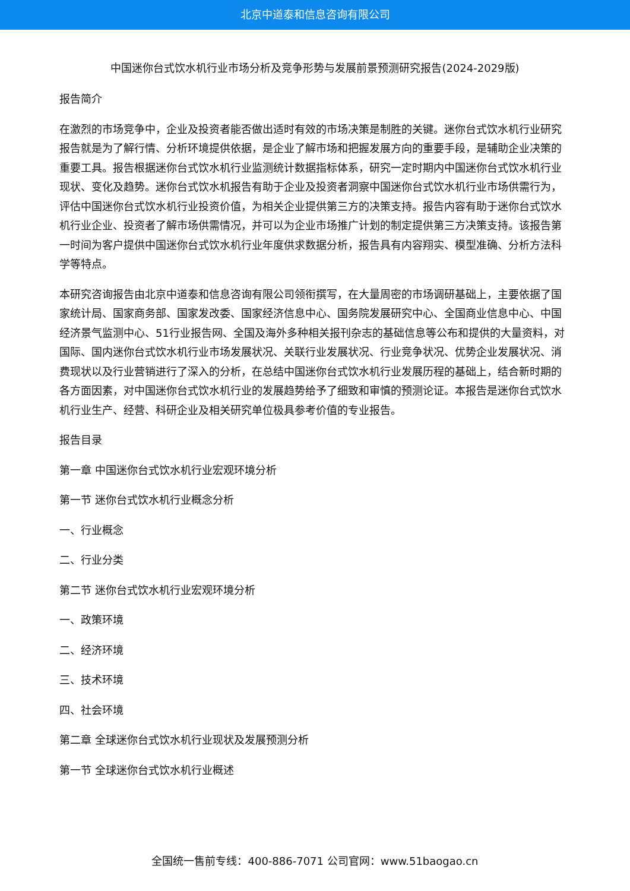北京中道泰和信息咨询有限公司
中国迷你台式饮水机行业市场分析及竞争形势与发展前景预测研究报告(2024-2029版)
报告简介
在激烈的市场竞争中，企业及投资者能否做出适时有效的市场决策是制胜的关键。迷你台式饮水机行业研究报告就是为了解行情、分析环境提供依据，是企业了解市场和把握发展方向的重要手段，是辅助企业决策的重要工具。报告根据迷你台式饮水机行业监测统计数据指标体系，研究一定时期内中国迷你台式饮水机行业现状、变化及趋势。迷你台式饮水机报告有助于企业及投资者洞察中国迷你台式饮水机行业市场供需行为，评估中国迷你台式饮水机行业投资价值，为相关企业提供第三方的决策支持。报告内容有助于迷你台式饮水机行业企业、投资者了解市场供需情况，并可以为企业市场推广计划的制定提供第三方决策支持。该报告第一时间为客户提供中国迷你台式饮水机行业年度供求数据分析，报告具有内容翔实、模型准确、分析方法科学等特点。
本研究咨询报告由北京中道泰和信息咨询有限公司领衔撰写，在大量周密的市场调研基础上，主要依据了国家统计局、国家商务部、国家发改委、国家经济信息中心、国务院发展研究中心、全国商业信息中心、中国经济景气监测中心、51行业报告网、全国及海外多种相关报刊杂志的基础信息等公布和提供的大量资料，对国际、国内迷你台式饮水机行业市场发展状况、关联行业发展状况、行业竞争状况、优势企业发展状况、消费现状以及行业营销进行了深入的分析，在总结中国迷你台式饮水机行业发展历程的基础上，结合新时期的各方面因素，对中国迷你台式饮水机行业的发展趋势给予了细致和审慎的预测论证。本报告是迷你台式饮水机行业生产、经营、科研企业及相关研究单位极具参考价值的专业报告。
报告目录
第一章 中国迷你台式饮水机行业宏观环境分析
第一节 迷你台式饮水机行业概念分析
一、行业概念
二、行业分类
第二节 迷你台式饮水机行业宏观环境分析
一、政策环境
二、经济环境
三、技术环境
四、社会环境
第二章 全球迷你台式饮水机行业现状及发展预测分析
第一节 全球迷你台式饮水机行业概述
全国统一售前专线：400-886-7071 公司官网：www.51baogao.cn